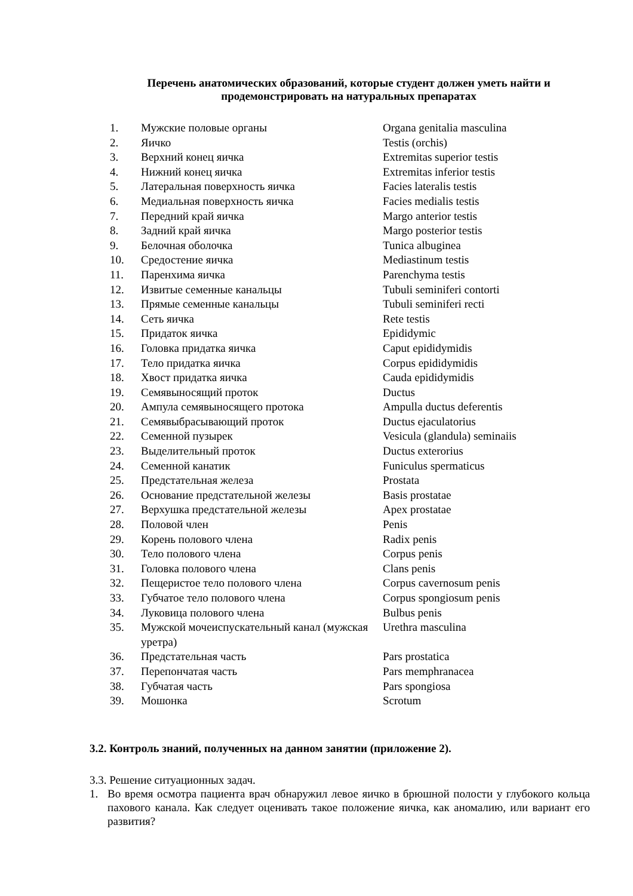Перечень анатомических образований, которые студент должен уметь найти и продемонстрировать на натуральных препаратах
| 1. | Мужские половые органы | Organa genitalia masculina |
| 2. | Яичко | Testis (orchis) |
| 3. | Верхний конец яичка | Extremitas superior testis |
| 4. | Нижний конец яичка | Extremitas inferior testis |
| 5. | Латеральная поверхность яичка | Facies lateralis testis |
| 6. | Медиальная поверхность яичка | Facies medialis testis |
| 7. | Передний край яичка | Margo anterior testis |
| 8. | Задний край яичка | Margo posterior testis |
| 9. | Белочная оболочка | Tunica albuginea |
| 10. | Средостение яичка | Mediastinum testis |
| 11. | Паренхима яичка | Parenchyma testis |
| 12. | Извитые семенные канальцы | Tubuli seminiferi contorti |
| 13. | Прямые семенные канальцы | Tubuli seminiferi recti |
| 14. | Сеть яичка | Rete testis |
| 15. | Придаток яичка | Epididymic |
| 16. | Головка придатка яичка | Caput epididymidis |
| 17. | Тело придатка яичка | Corpus epididymidis |
| 18. | Хвост придатка яичка | Cauda epididymidis |
| 19. | Семявыносящий проток | Ductus |
| 20. | Ампула семявыносящего протока | Ampulla ductus deferentis |
| 21. | Семявыбрасывающий проток | Ductus ejaculatorius |
| 22. | Семенной пузырек | Vesicula (glandula) seminaiis |
| 23. | Выделительный проток | Ductus exterorius |
| 24. | Семенной канатик | Funiculus spermaticus |
| 25. | Предстательная железа | Prostata |
| 26. | Основание предстательной железы | Basis prostatae |
| 27. | Верхушка предстательной железы | Apex prostatae |
| 28. | Половой член | Penis |
| 29. | Корень полового члена | Radix penis |
| 30. | Тело полового члена | Corpus penis |
| 31. | Головка полового члена | Clans penis |
| 32. | Пещеристое тело полового члена | Corpus cavernosum penis |
| 33. | Губчатое тело полового члена | Corpus spongiosum penis |
| 34. | Луковица полового члена | Bulbus penis |
| 35. | Мужской мочеиспускательный канал (мужская уретра) | Urethra masculina |
| 36. | Предстательная часть | Pars prostatica |
| 37. | Перепончатая часть | Pars memphranacea |
| 38. | Губчатая часть | Pars spongiosa |
| 39. | Мошонка | Scrotum |
3.2. Контроль знаний, полученных на данном занятии (приложение 2).
3.3. Решение ситуационных задач.
1. Во время осмотра пациента врач обнаружил левое яичко в брюшной полости у глубокого кольца пахового канала. Как следует оценивать такое положение яичка, как аномалию, или вариант его развития?